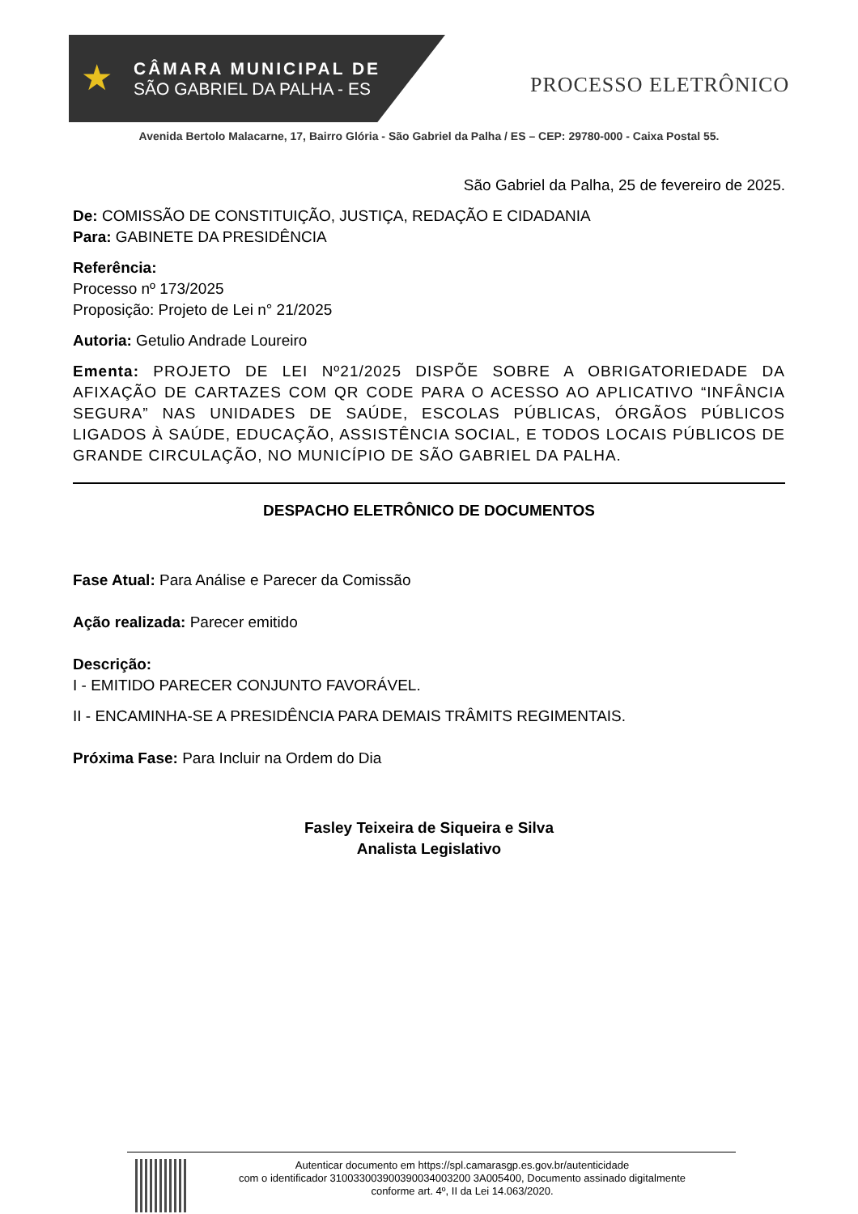★
CÂMARA MUNICIPAL DE
SÃO GABRIEL DA PALHA - ES
PROCESSO ELETRÔNICO
Avenida Bertolo Malacarne, 17, Bairro Glória - São Gabriel da Palha / ES – CEP: 29780-000 - Caixa Postal 55.
São Gabriel da Palha, 25 de fevereiro de 2025.
De: COMISSÃO DE CONSTITUIÇÃO, JUSTIÇA, REDAÇÃO E CIDADANIA
Para: GABINETE DA PRESIDÊNCIA
Referência:
Processo nº 173/2025
Proposição: Projeto de Lei n° 21/2025
Autoria: Getulio Andrade Loureiro
Ementa: PROJETO DE LEI Nº21/2025 DISPÕE SOBRE A OBRIGATORIEDADE DA AFIXAÇÃO DE CARTAZES COM QR CODE PARA O ACESSO AO APLICATIVO “INFÂNCIA SEGURA” NAS UNIDADES DE SAÚDE, ESCOLAS PÚBLICAS, ÓRGÃOS PÚBLICOS LIGADOS À SAÚDE, EDUCAÇÃO, ASSISTÊNCIA SOCIAL, E TODOS LOCAIS PÚBLICOS DE GRANDE CIRCULAÇÃO, NO MUNICÍPIO DE SÃO GABRIEL DA PALHA.
DESPACHO ELETRÔNICO DE DOCUMENTOS
Fase Atual: Para Análise e Parecer da Comissão
Ação realizada: Parecer emitido
Descrição:
I - EMITIDO PARECER CONJUNTO FAVORÁVEL.
II - ENCAMINHA-SE A PRESIDÊNCIA PARA DEMAIS TRÂMITS REGIMENTAIS.
Próxima Fase: Para Incluir na Ordem do Dia
Fasley Teixeira de Siqueira e Silva
Analista Legislativo
Autenticar documento em https://spl.camarasgp.es.gov.br/autenticidade
com o identificador 310033003900390034003200 3A005400, Documento assinado digitalmente
conforme art. 4º, II da Lei 14.063/2020.